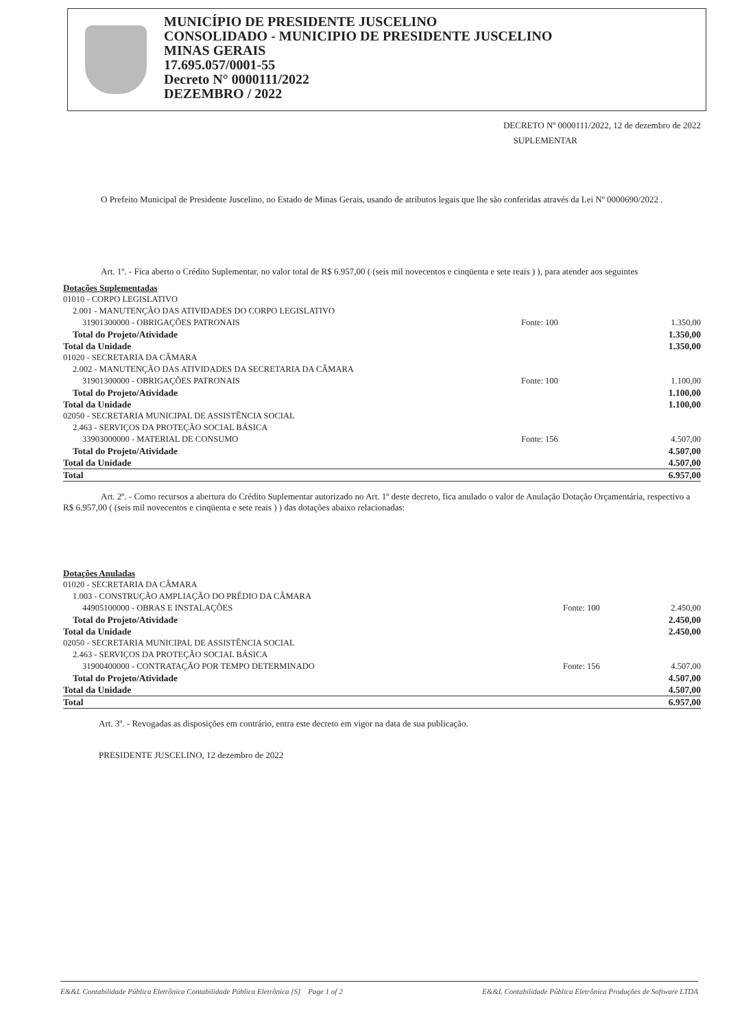MUNICÍPIO DE PRESIDENTE JUSCELINO
CONSOLIDADO - MUNICIPIO DE PRESIDENTE JUSCELINO
MINAS GERAIS
17.695.057/0001-55
Decreto N° 0000111/2022
DEZEMBRO / 2022
DECRETO Nº 0000111/2022, 12 de dezembro de 2022
SUPLEMENTAR
O Prefeito Municipal de Presidente Juscelino, no Estado de Minas Gerais, usando de atributos legais que lhe são conferidas através da Lei Nº 0000690/2022 .
Art. 1º. - Fica aberto o Crédito Suplementar, no valor total de R$ 6.957,00 ( (seis mil novecentos e cinqüenta e sete reais ) ), para atender aos seguintes
Dotações Suplementadas
| 01010 - CORPO LEGISLATIVO | | |
| 2.001 - MANUTENÇÃO DAS ATIVIDADES DO CORPO LEGISLATIVO | | |
| 31901300000 - OBRIGAÇÕES PATRONAIS | Fonte: 100 | 1.350,00 |
| Total do Projeto/Atividade | | 1.350,00 |
| Total da Unidade | | 1.350,00 |
| 01020 - SECRETARIA DA CÂMARA | | |
| 2.002 - MANUTENÇÃO DAS ATIVIDADES DA SECRETARIA DA CÂMARA | | |
| 31901300000 - OBRIGAÇÕES PATRONAIS | Fonte: 100 | 1.100,00 |
| Total do Projeto/Atividade | | 1.100,00 |
| Total da Unidade | | 1.100,00 |
| 02050 - SECRETARIA MUNICIPAL DE ASSISTÊNCIA SOCIAL | | |
| 2.463 - SERVIÇOS DA PROTEÇÃO SOCIAL BÁSICA | | |
| 33903000000 - MATERIAL DE CONSUMO | Fonte: 156 | 4.507,00 |
| Total do Projeto/Atividade | | 4.507,00 |
| Total da Unidade | | 4.507,00 |
| Total | | 6.957,00 |
Art. 2º. - Como recursos a abertura do Crédito Suplementar autorizado no Art. 1º deste decreto, fica anulado o valor de Anulação Dotação Orçamentária, respectivo a R$ 6.957,00 ( (seis mil novecentos e cinqüenta e sete reais ) ) das dotações abaixo relacionadas:
Dotações Anuladas
| 01020 - SECRETARIA DA CÂMARA | | |
| 1.003 - CONSTRUÇÃO AMPLIAÇÃO DO PRÉDIO DA CÂMARA | | |
| 44905100000 - OBRAS E INSTALAÇÕES | Fonte: 100 | 2.450,00 |
| Total do Projeto/Atividade | | 2.450,00 |
| Total da Unidade | | 2.450,00 |
| 02050 - SECRETARIA MUNICIPAL DE ASSISTÊNCIA SOCIAL | | |
| 2.463 - SERVIÇOS DA PROTEÇÃO SOCIAL BÁSICA | | |
| 31900400000 - CONTRATAÇÃO POR TEMPO DETERMINADO | Fonte: 156 | 4.507,00 |
| Total do Projeto/Atividade | | 4.507,00 |
| Total da Unidade | | 4.507,00 |
| Total | | 6.957,00 |
Art. 3º. - Revogadas as disposições em contrário, entra este decreto em vigor na data de sua publicação.
PRESIDENTE JUSCELINO, 12 dezembro de 2022
E&&L Contabilidade Pública Eletrônica Contabilidade Pública Eletrônica [S] Page 1 of 2 E&&L Contabilidade Pública Eletrônica Produções de Software LTDA